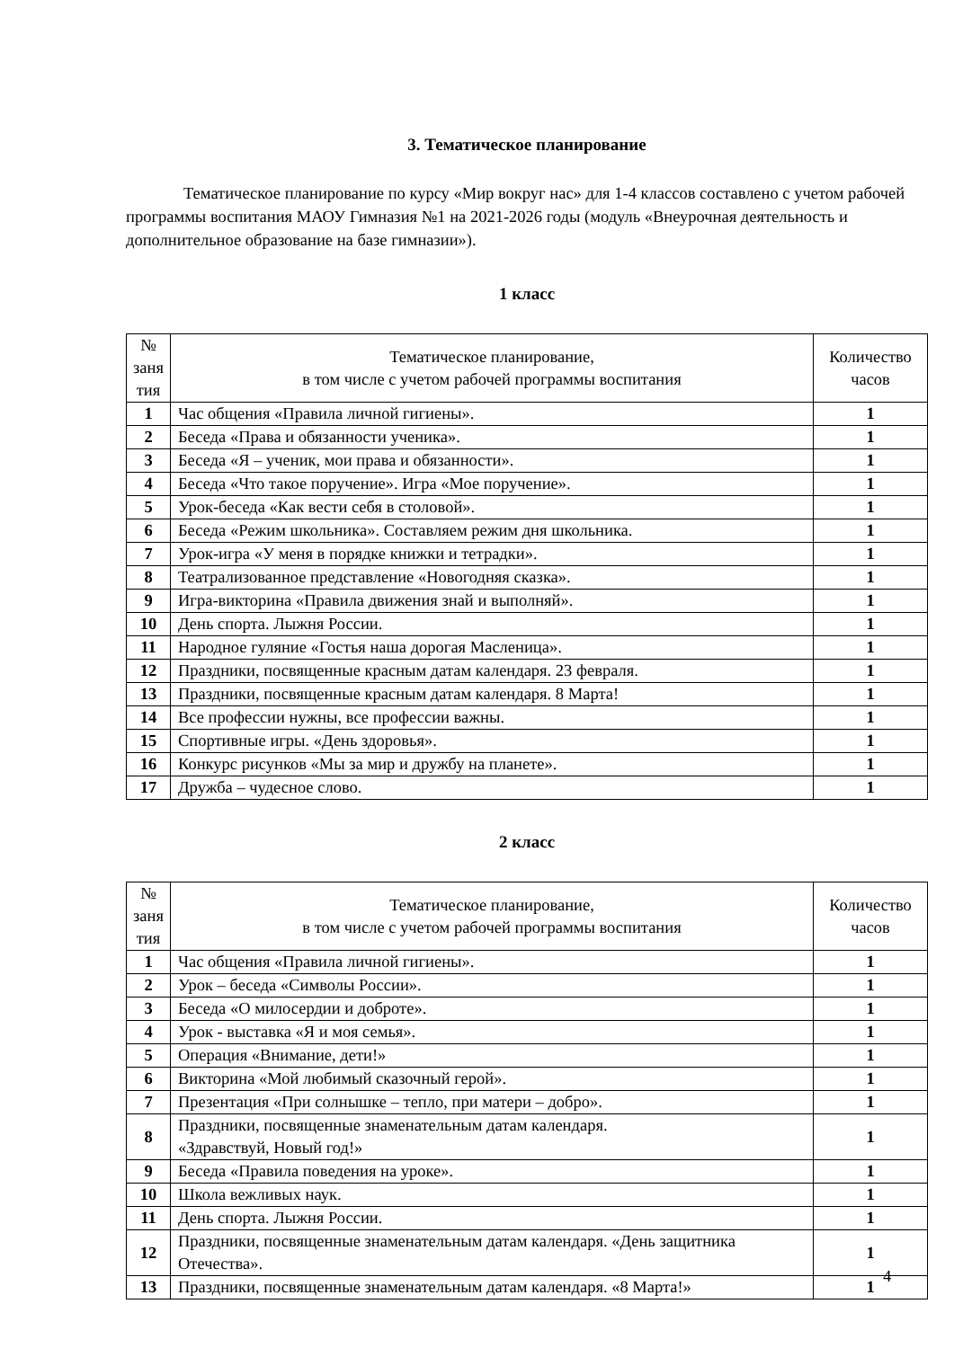3. Тематическое планирование
Тематическое планирование по курсу «Мир вокруг нас» для 1-4 классов составлено с учетом рабочей программы воспитания МАОУ Гимназия №1 на 2021-2026 годы (модуль «Внеурочная деятельность и дополнительное образование на базе гимназии»).
1 класс
| № заня тия | Тематическое планирование, в том числе с учетом рабочей программы воспитания | Количество часов |
| 1 | Час общения «Правила личной гигиены». | 1 |
| 2 | Беседа «Права и обязанности ученика». | 1 |
| 3 | Беседа «Я – ученик, мои права и обязанности». | 1 |
| 4 | Беседа «Что такое поручение». Игра «Мое поручение». | 1 |
| 5 | Урок-беседа «Как вести себя в столовой». | 1 |
| 6 | Беседа «Режим школьника». Составляем режим дня школьника. | 1 |
| 7 | Урок-игра «У меня в порядке книжки и тетрадки». | 1 |
| 8 | Театрализованное представление «Новогодняя сказка». | 1 |
| 9 | Игра-викторина «Правила движения знай и выполняй». | 1 |
| 10 | День спорта. Лыжня России. | 1 |
| 11 | Народное гуляние «Гостья наша дорогая Масленица». | 1 |
| 12 | Праздники, посвященные красным датам календаря. 23 февраля. | 1 |
| 13 | Праздники, посвященные красным датам календаря. 8 Марта! | 1 |
| 14 | Все профессии нужны, все профессии важны. | 1 |
| 15 | Спортивные игры. «День здоровья». | 1 |
| 16 | Конкурс рисунков «Мы за мир и дружбу на планете». | 1 |
| 17 | Дружба – чудесное слово. | 1 |
2 класс
| № заня тия | Тематическое планирование, в том числе с учетом рабочей программы воспитания | Количество часов |
| 1 | Час общения «Правила личной гигиены». | 1 |
| 2 | Урок – беседа «Символы России». | 1 |
| 3 | Беседа «О милосердии и доброте». | 1 |
| 4 | Урок - выставка «Я и моя семья». | 1 |
| 5 | Операция «Внимание, дети!» | 1 |
| 6 | Викторина «Мой любимый сказочный герой». | 1 |
| 7 | Презентация «При солнышке – тепло, при матери – добро». | 1 |
| 8 | Праздники, посвященные знаменательным датам календаря. «Здравствуй, Новый год!» | 1 |
| 9 | Беседа «Правила поведения на уроке». | 1 |
| 10 | Школа вежливых наук. | 1 |
| 11 | День спорта. Лыжня России. | 1 |
| 12 | Праздники, посвященные знаменательным датам календаря. «День защитника Отечества». | 1 |
| 13 | Праздники, посвященные знаменательным датам календаря. «8 Марта!» | 1 |
4